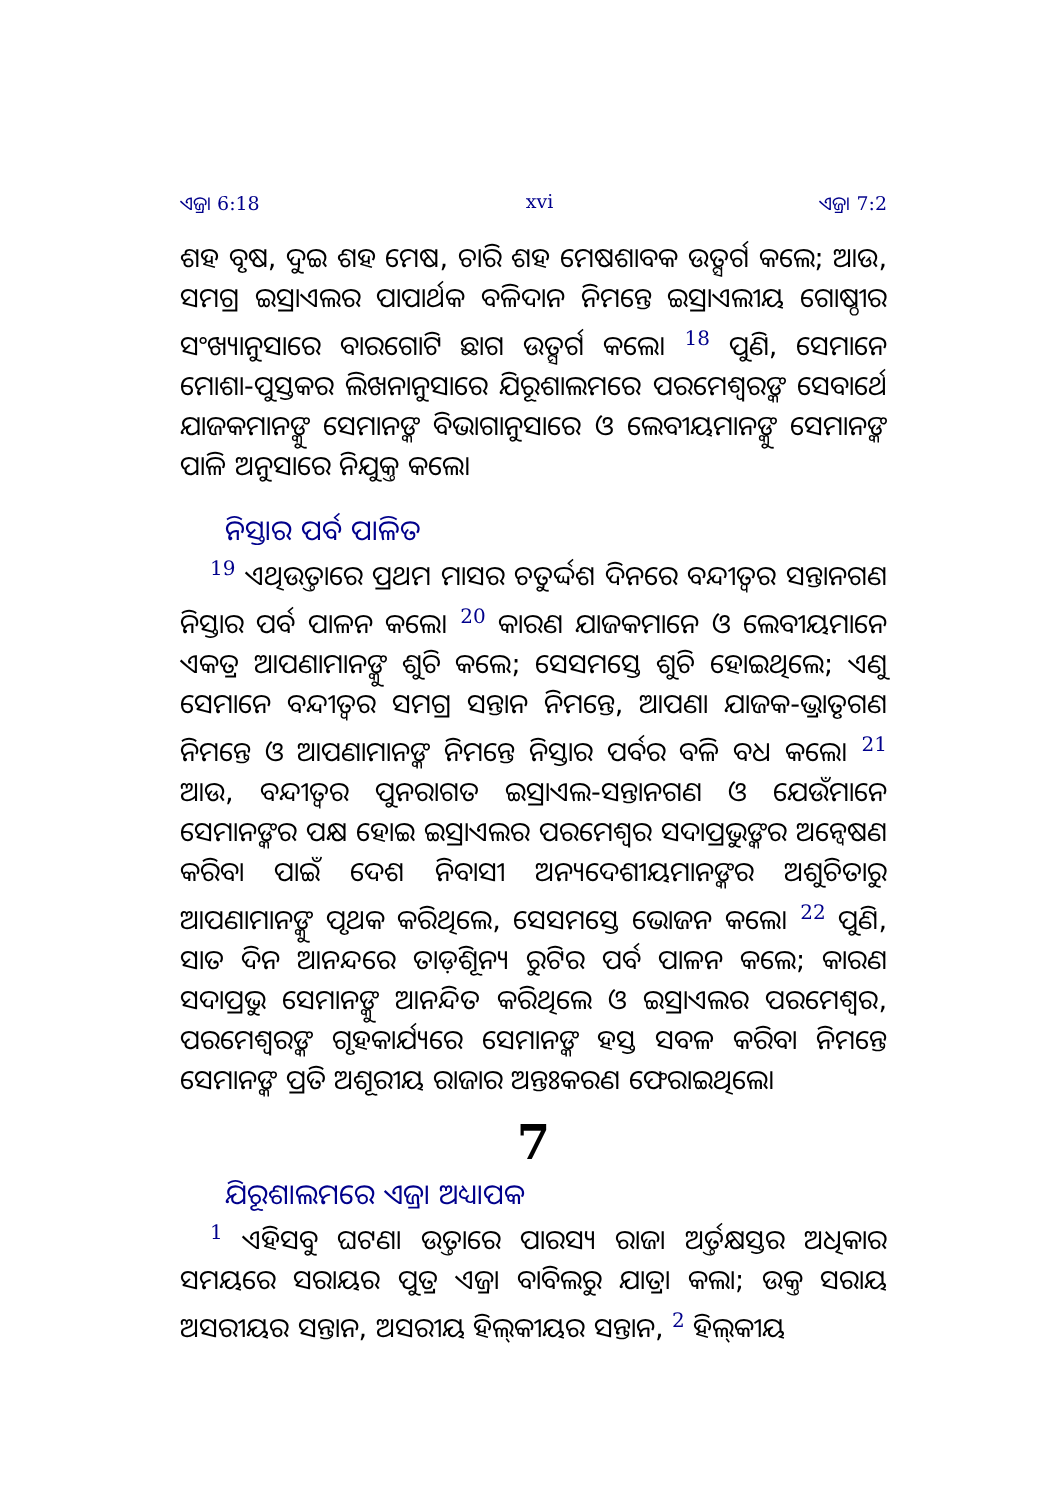ଏଜ୍ରା 6:18 xvi ଏଜ୍ରା 7:2
ଶହ ବୃଷ, ଦୁଇ ଶହ ମେଷ, ଚାରି ଶହ ମେଷଶାବକ ଉତ୍ସର୍ଗ କଲେ; ଆଉ, ସମଗ୍ର ଇସ୍ରାଏଲର ପାପାର୍ଥକ ବଳିଦାନ ନିମନ୍ତେ ଇସ୍ରାଏଲୀୟ ଗୋଷ୍ଠୀର ସଂଖ୍ୟାନୁସାରେ ବାରଗୋଟି ଛାଗ ଉତ୍ସର୍ଗ କଲେ। <sup>18</sup> ପୁଣି, ସେମାନେ ମୋଶା-ପୁସ୍ତକର ଲିଖନାନୁସାରେ ଯିରୂଶାଲମରେ ପରମେଶ୍ୱରଙ୍କ ସେବାର୍ଥେ ଯାଜକମାନଙ୍କୁ ସେମାନଙ୍କ ବିଭାଗାନୁସାରେ ଓ ଲେବୀୟମାନଙ୍କୁ ସେମାନଙ୍କ ପାଳି ଅନୁସାରେ ନିଯୁକ୍ତ କଲେ।
ନିସ୍ତାର ପର୍ବ ପାଳିତ
<sup>19</sup> ଏଥିଉତ୍ତାରେ ପ୍ରଥମ ମାସର ଚତୁର୍ଦ୍ଦଶ ଦିନରେ ବନ୍ଦୀତ୍ୱର ସନ୍ତାନଗଣ ନିସ୍ତାର ପର୍ବ ପାଳନ କଲେ। <sup>20</sup> କାରଣ ଯାଜକମାନେ ଓ ଲେବୀୟମାନେ ଏକତ୍ର ଆପଣାମାନଙ୍କୁ ଶୁଚି କଲେ; ସେସମସ୍ତେ ଶୁଚି ହୋଇଥିଲେ; ଏଣୁ ସେମାନେ ବନ୍ଦୀତ୍ୱର ସମଗ୍ର ସନ୍ତାନ ନିମନ୍ତେ, ଆପଣା ଯାଜକ-ଭ୍ରାତୃଗଣ ନିମନ୍ତେ ଓ ଆପଣାମାନଙ୍କ ନିମନ୍ତେ ନିସ୍ତାର ପର୍ବର ବଳି ବଧ କଲେ। <sup>21</sup> ଆଉ, ବନ୍ଦୀତ୍ୱର ପୁନରାଗତ ଇସ୍ରାଏଲ-ସନ୍ତାନଗଣ ଓ ଯେଉଁମାନେ ସେମାନଙ୍କର ପକ୍ଷ ହୋଇ ଇସ୍ରାଏଲର ପରମେଶ୍ୱର ସଦାପ୍ରଭୁଙ୍କର ଅନ୍ୱେଷଣ କରିବା ପାଇଁ ଦେଶ ନିବାସୀ ଅନ୍ୟଦେଶୀୟମାନଙ୍କର ଅଶୁଚିତାରୁ ଆପଣାମାନଙ୍କୁ ପୃଥକ କରିଥିଲେ, ସେସମସ୍ତେ ଭୋଜନ କଲେ। <sup>22</sup> ପୁଣି, ସାତ ଦିନ ଆନନ୍ଦରେ ତାଡ଼ିଶୂନ୍ୟ ରୁଟିର ପର୍ବ ପାଳନ କଲେ; କାରଣ ସଦାପ୍ରଭୁ ସେମାନଙ୍କୁ ଆନନ୍ଦିତ କରିଥିଲେ ଓ ଇସ୍ରାଏଲର ପରମେଶ୍ୱର, ପରମେଶ୍ୱରଙ୍କ ଗୃହକାର୍ଯ୍ୟରେ ସେମାନଙ୍କ ହସ୍ତ ସବଳ କରିବା ନିମନ୍ତେ ସେମାନଙ୍କ ପ୍ରତି ଅଶୂରୀୟ ରାଜାର ଅନ୍ତଃକରଣ ଫେରାଇଥିଲେ।
7
ଯିରୂଶାଲମରେ ଏଜ୍ରା ଅଧ୍ୟାପକ
<sup>1</sup> ଏହିସବୁ ଘଟଣା ଉତ୍ତାରେ ପାରସ୍ୟ ରାଜା ଅର୍ତ୍ତକ୍ଷସ୍ତର ଅଧିକାର ସମୟରେ ସରାୟର ପୁତ୍ର ଏଜ୍ରା ବାବିଲରୁ ଯାତ୍ରା କଲା; ଉକ୍ତ ସରାୟ ଅସରୀୟର ସନ୍ତାନ, ଅସରୀୟ ହିଲ୍‌କୀୟର ସନ୍ତାନ, <sup>2</sup> ହିଲ୍‌କୀୟ